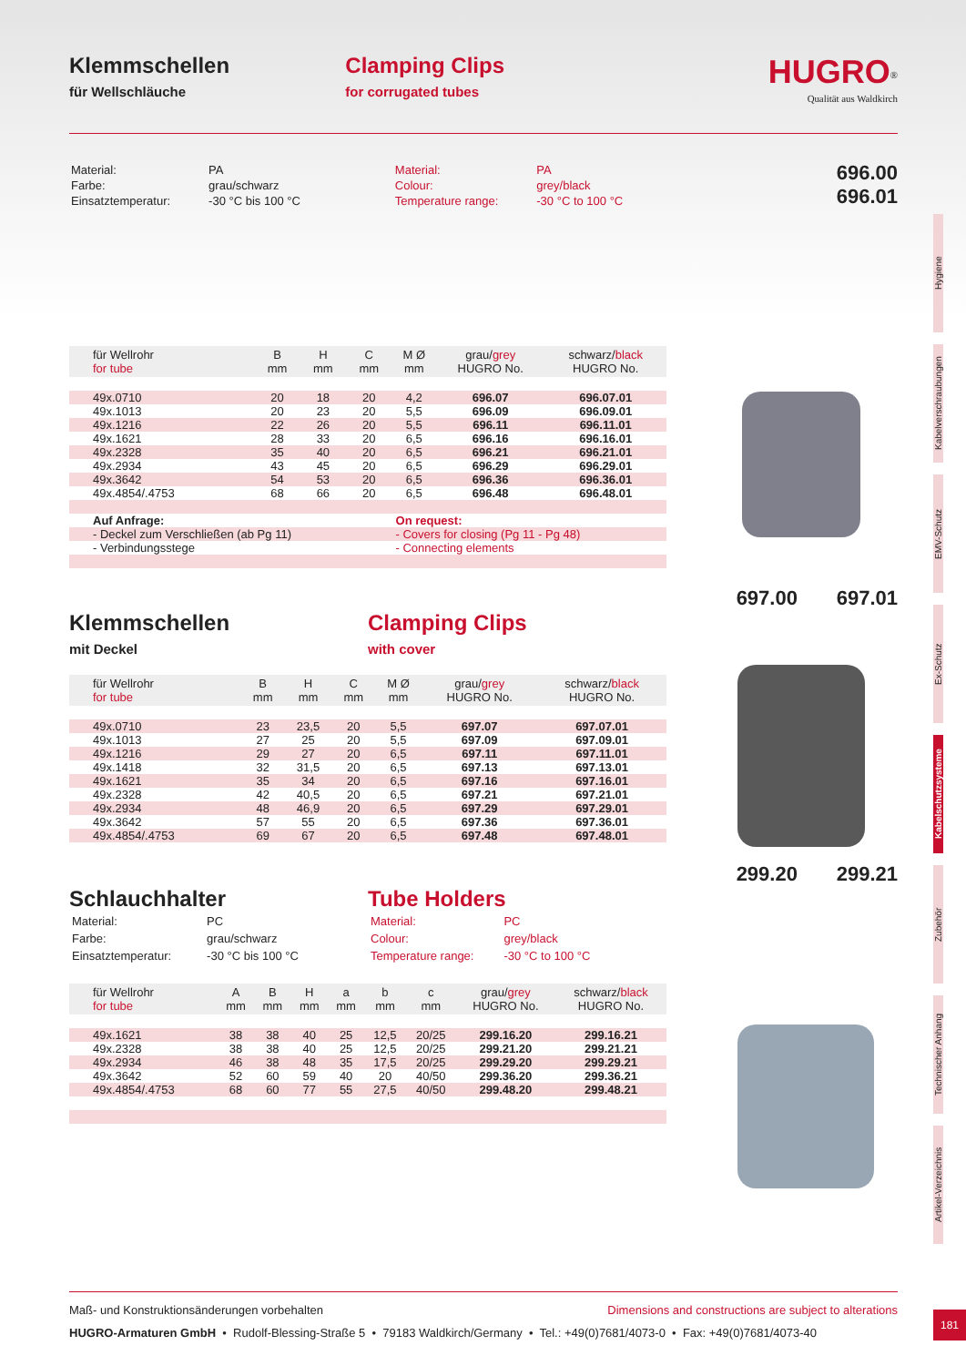Klemmschellen
für Wellschläuche
Clamping Clips
for corrugated tubes
HUGRO<sup>®</sup>
Qualität aus Waldkirch
| Material: | PA |
| Farbe: | grau/schwarz |
| Einsatztemperatur: | -30 °C bis 100 °C |
| Material: | PA |
| Colour: | grey/black |
| Temperature range: | -30 °C to 100 °C |
696.00
696.01
| für Wellrohr for tube | B mm | H mm | C mm | M Ø mm | grau/ grey HUGRO No. | schwarz/ black HUGRO No. |
| --- | --- | --- | --- | --- | --- | --- |
| 49x.0710 | 20 | 18 | 20 | 4,2 | 696.07 | 696.07.01 |
| 49x.1013 | 20 | 23 | 20 | 5,5 | 696.09 | 696.09.01 |
| 49x.1216 | 22 | 26 | 20 | 5,5 | 696.11 | 696.11.01 |
| 49x.1621 | 28 | 33 | 20 | 6,5 | 696.16 | 696.16.01 |
| 49x.2328 | 35 | 40 | 20 | 6,5 | 696.21 | 696.21.01 |
| 49x.2934 | 43 | 45 | 20 | 6,5 | 696.29 | 696.29.01 |
| 49x.3642 | 54 | 53 | 20 | 6,5 | 696.36 | 696.36.01 |
| 49x.4854/.4753 | 68 | 66 | 20 | 6,5 | 696.48 | 696.48.01 |
| Auf Anfrage: | | | | On request: | | |
| - Deckel zum Verschließen (ab Pg 11) | | | | - Covers for closing (Pg 11 - Pg 48) | | |
| - Verbindungsstege | | | | - Connecting elements | | |
697.00 697.01
Klemmschellen
mit Deckel
Clamping Clips
with cover
| für Wellrohr for tube | B mm | H mm | C mm | M Ø mm | grau/ grey HUGRO No. | schwarz/ black HUGRO No. |
| --- | --- | --- | --- | --- | --- | --- |
| 49x.0710 | 23 | 23,5 | 20 | 5,5 | 697.07 | 697.07.01 |
| 49x.1013 | 27 | 25 | 20 | 5,5 | 697.09 | 697.09.01 |
| 49x.1216 | 29 | 27 | 20 | 6,5 | 697.11 | 697.11.01 |
| 49x.1418 | 32 | 31,5 | 20 | 6,5 | 697.13 | 697.13.01 |
| 49x.1621 | 35 | 34 | 20 | 6,5 | 697.16 | 697.16.01 |
| 49x.2328 | 42 | 40,5 | 20 | 6,5 | 697.21 | 697.21.01 |
| 49x.2934 | 48 | 46,9 | 20 | 6,5 | 697.29 | 697.29.01 |
| 49x.3642 | 57 | 55 | 20 | 6,5 | 697.36 | 697.36.01 |
| 49x.4854/.4753 | 69 | 67 | 20 | 6,5 | 697.48 | 697.48.01 |
299.20 299.21
Schlauchhalter
| Material: | PC |
| Farbe: | grau/schwarz |
| Einsatztemperatur: | -30 °C bis 100 °C |
Tube Holders
| Material: | PC |
| Colour: | grey/black |
| Temperature range: | -30 °C to 100 °C |
| für Wellrohr for tube | A mm | B mm | H mm | a mm | b mm | c mm | grau/ grey HUGRO No. | schwarz/ black HUGRO No. |
| --- | --- | --- | --- | --- | --- | --- | --- | --- |
| 49x.1621 | 38 | 38 | 40 | 25 | 12,5 | 20/25 | 299.16.20 | 299.16.21 |
| 49x.2328 | 38 | 38 | 40 | 25 | 12,5 | 20/25 | 299.21.20 | 299.21.21 |
| 49x.2934 | 46 | 38 | 48 | 35 | 17,5 | 20/25 | 299.29.20 | 299.29.21 |
| 49x.3642 | 52 | 60 | 59 | 40 | 20 | 40/50 | 299.36.20 | 299.36.21 |
| 49x.4854/.4753 | 68 | 60 | 77 | 55 | 27,5 | 40/50 | 299.48.20 | 299.48.21 |
Hygiene
Kabelverschraubungen
EMV-Schutz
Ex-Schutz
Kabelschutzsysteme
Zubehör
Technischer Anhang
Artikel-Verzeichnis
Maß- und Konstruktionsänderungen vorbehalten Dimensions and constructions are subject to alterations
HUGRO-Armaturen GmbH • Rudolf-Blessing-Straße 5 • 79183 Waldkirch/Germany • Tel.: +49(0)7681/4073-0 • Fax: +49(0)7681/4073-40
181